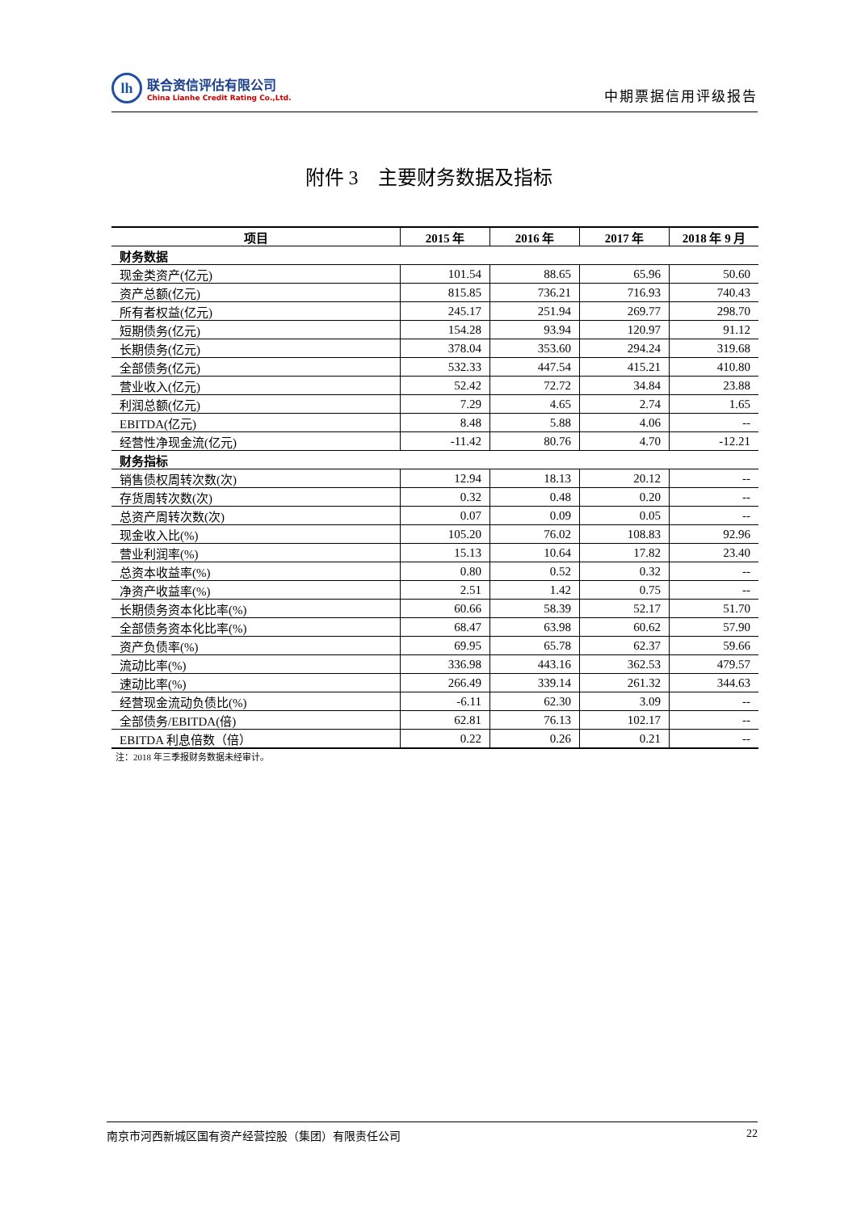lh
联合资信评估有限公司
China Lianhe Credit Rating Co.,Ltd.
中期票据信用评级报告
附件 3　主要财务数据及指标
| 项目 | 2015 年 | 2016 年 | 2017 年 | 2018 年 9 月 |
| --- | --- | --- | --- | --- |
| 财务数据 | | | | |
| 现金类资产(亿元) | 101.54 | 88.65 | 65.96 | 50.60 |
| 资产总额(亿元) | 815.85 | 736.21 | 716.93 | 740.43 |
| 所有者权益(亿元) | 245.17 | 251.94 | 269.77 | 298.70 |
| 短期债务(亿元) | 154.28 | 93.94 | 120.97 | 91.12 |
| 长期债务(亿元) | 378.04 | 353.60 | 294.24 | 319.68 |
| 全部债务(亿元) | 532.33 | 447.54 | 415.21 | 410.80 |
| 营业收入(亿元) | 52.42 | 72.72 | 34.84 | 23.88 |
| 利润总额(亿元) | 7.29 | 4.65 | 2.74 | 1.65 |
| EBITDA(亿元) | 8.48 | 5.88 | 4.06 | -- |
| 经营性净现金流(亿元) | -11.42 | 80.76 | 4.70 | -12.21 |
| 财务指标 | | | | |
| 销售债权周转次数(次) | 12.94 | 18.13 | 20.12 | -- |
| 存货周转次数(次) | 0.32 | 0.48 | 0.20 | -- |
| 总资产周转次数(次) | 0.07 | 0.09 | 0.05 | -- |
| 现金收入比(%) | 105.20 | 76.02 | 108.83 | 92.96 |
| 营业利润率(%) | 15.13 | 10.64 | 17.82 | 23.40 |
| 总资本收益率(%) | 0.80 | 0.52 | 0.32 | -- |
| 净资产收益率(%) | 2.51 | 1.42 | 0.75 | -- |
| 长期债务资本化比率(%) | 60.66 | 58.39 | 52.17 | 51.70 |
| 全部债务资本化比率(%) | 68.47 | 63.98 | 60.62 | 57.90 |
| 资产负债率(%) | 69.95 | 65.78 | 62.37 | 59.66 |
| 流动比率(%) | 336.98 | 443.16 | 362.53 | 479.57 |
| 速动比率(%) | 266.49 | 339.14 | 261.32 | 344.63 |
| 经营现金流动负债比(%) | -6.11 | 62.30 | 3.09 | -- |
| 全部债务/EBITDA(倍) | 62.81 | 76.13 | 102.17 | -- |
| EBITDA 利息倍数（倍） | 0.22 | 0.26 | 0.21 | -- |
注：2018 年三季报财务数据未经审计。
南京市河西新城区国有资产经营控股（集团）有限责任公司 22